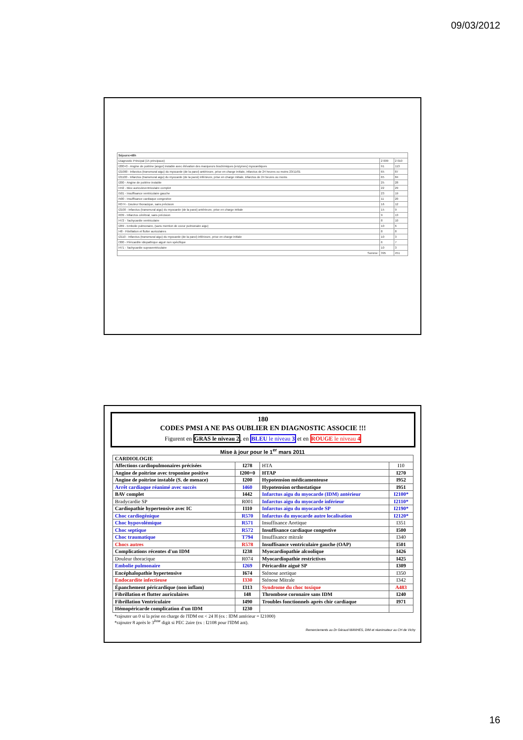09/03/2012
| Séjours>48h | | |
| Diagnostic Principal (15 principaux) | 2 009 | 2 010 |
| I200+0 - Angine de poitrine [angor] instable avec élévation des marqueurs biochimiques [enzymes] myocardiques | 91 | 113 |
| I21000 - Infarctus (transmural aigu) du myocarde (de la paroi) antérieure, prise en charge initiale, infarctus de 24 heures ou moins 23/11/01 | 65 | 87 |
| I21100 - Infarctus (transmural aigu) du myocarde (de la paroi) inférieure, prise en charge initiale, infarctus de 24 heures ou moins | 65 | 84 |
| I200 - Angine de poitrine instable | 25 | 28 |
| I442 - Bloc auriculoventriculaire complet | 22 | 29 |
| I501 - Insuffisance ventriculaire gauche | 23 | 19 |
| I500 - Insuffisance cardiaque congestive | 11 | 20 |
| R074 - Douleur thoracique, sans précision | 16 | 12 |
| I2100 - Infarctus (transmural aigu) du myocarde (de la paroi) antérieure, prise en charge initiale | 15 | 9 |
| I639 - Infarctus cérébral, sans précision | 9 | 13 |
| I472 - Tachycardie ventriculaire | 8 | 10 |
| I269 - Embolie pulmonaire, (sans mention de coeur pulmonaire aigu) | 10 | 6 |
| I48 - Fibrillation et flutter auriculaires | 8 | 8 |
| I2110 - Infarctus (transmural aigu) du myocarde (de la paroi) inférieure, prise en charge initiale | 10 | 3 |
| I300 - Péricardite idiopathique aiguë non spécifique | 6 | 7 |
| I471 - Tachycardie supraventriculaire | 10 | 3 |
| Somme: | 395 | 451 |
180
CODES PMSI A NE PAS OUBLIER EN DIAGNOSTIC ASSOCIE !!!
Figurent en GRAS le niveau 2, en BLEU le niveau 3 et en ROUGE le niveau 4
Mise à jour pour le 1<sup>er</sup> mars 2011
| CARDIOLOGIE | | | |
| Affections cardiopulmonaires précisées | I278 | HTA | I10 |
| Angine de poitrine avec troponine positive | I200+0 | HTAP | I270 |
| Angine de poitrine instable (S. de menace) | I200 | Hypotension médicamenteuse | I952 |
| Arrêt cardiaque réanimé avec succès | I460 | Hypotension orthostatique | I951 |
| BAV complet | I442 | Infarctus aigu du myocarde (IDM) antérieur | I2100* |
| Bradycardie SP | R001 | Infarctus aigu du myocarde inférieur | I2110* |
| Cardiopathie hypertensive avec IC | I110 | Infarctus aigu du myocarde SP | I2190* |
| Choc cardiogénique | R570 | Infarctus du myocarde autre localisation | I2120* |
| Choc hypovolémique | R571 | Insuffisance Aortique | I351 |
| Choc septique | R572 | Insuffisance cardiaque congestive | I500 |
| Choc traumatique | T794 | Insuffisance mitrale | I340 |
| Chocs autres | R578 | Insuffisance ventriculaire gauche (OAP) | I501 |
| Complications récentes d'un IDM | I238 | Myocardiopathie alcoolique | I426 |
| Douleur thoracique | R074 | Myocardiopathie restrictives | I425 |
| Embolie pulmonaire | I269 | Péricardite aiguë SP | I309 |
| Encéphalopathie hypertensive | I674 | Sténose aortique | I350 |
| Endocardite infectieuse | I330 | Sténose Mitrale | I342 |
| Épanchement péricardique (non inflam) | I313 | Syndrome du choc toxique | A483 |
| Fibrillation et flutter auriculaires | I48 | Thrombose coronaire sans IDM | I240 |
| Fibrillation Ventriculaire | I490 | Troubles fonctionnels après chir cardiaque | I971 |
| Hémopéricarde complication d'un IDM | I230 | | |
*rajouter un 0 si la prise en charge de l'IDM est < 24 H (ex : IDM antérieur = I21000)
*rajouter 8 après le 3<sup>ème</sup> digit si PEC 2aire (ex : I2108 pour l'IDM ant).
Remerciements au Dr Géraud MANHES, DIM et réanimateur au CH de Vichy
16